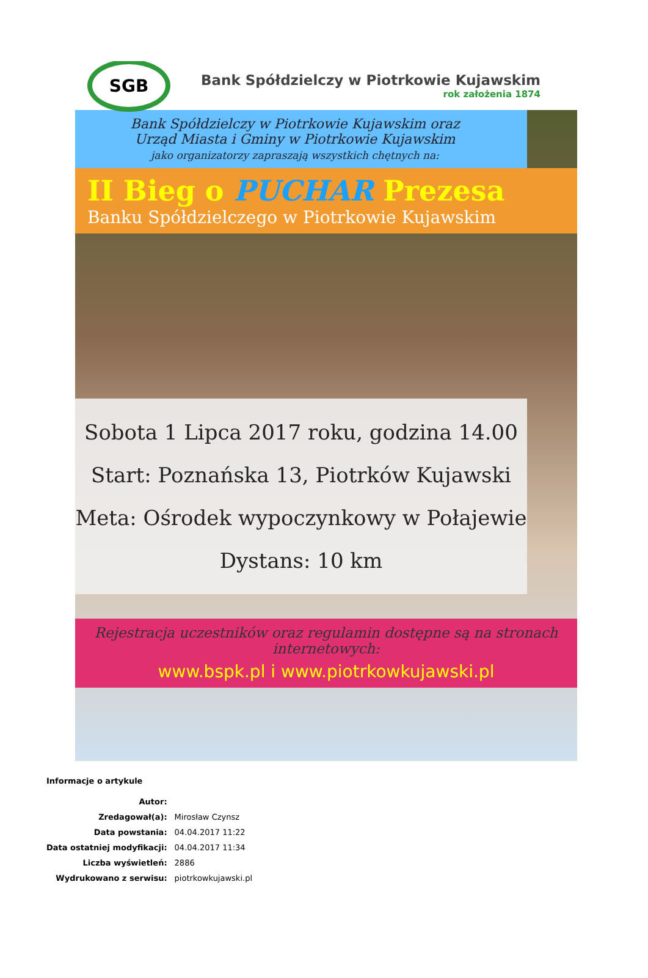SGB
Bank Spółdzielczy w Piotrkowie Kujawskim
rok założenia 1874
Bank Spółdzielczy w Piotrkowie Kujawskim oraz
Urząd Miasta i Gminy w Piotrkowie Kujawskim
jako organizatorzy zapraszają wszystkich chętnych na:
II Bieg o PUCHAR Prezesa
Banku Spółdzielczego w Piotrkowie Kujawskim
Sobota 1 Lipca 2017 roku, godzina 14.00
Start: Poznańska 13, Piotrków Kujawski
Meta: Ośrodek wypoczynkowy w Połajewie
Dystans: 10 km
Rejestracja uczestników oraz regulamin dostępne są na stronach internetowych:
www.bspk.pl i www.piotrkowkujawski.pl
Informacje o artykule
| Autor: | |
| Zredagował(a): | Mirosław Czynsz |
| Data powstania: | 04.04.2017 11:22 |
| Data ostatniej modyfikacji: | 04.04.2017 11:34 |
| Liczba wyświetleń: | 2886 |
| Wydrukowano z serwisu: | piotrkowkujawski.pl |